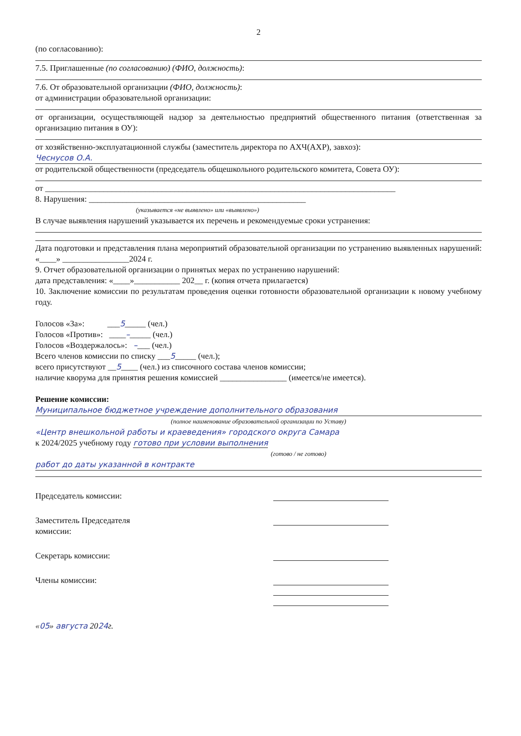2
(по согласованию):
7.5. Приглашенные (по согласованию) (ФИО, должность):
7.6. От образовательной организации (ФИО, должность):
от администрации образовательной организации:
от организации, осуществляющей надзор за деятельностью предприятий общественного питания (ответственная за организацию питания в ОУ):
от хозяйственно-эксплуатационной службы (заместитель директора по АХЧ(АХР), завхоз):
Чеснусов О.А.
от родительской общественности (председатель общешкольного родительского комитета, Совета ОУ):
от ____________________________________________________________________________________
8. Нарушения: ____________________________________________________
(указывается «не выявлено» или «выявлено»)
В случае выявления нарушений указывается их перечень и рекомендуемые сроки устранения:
Дата подготовки и представления плана мероприятий образовательной организации по устранению выявленных нарушений: «____» ________________2024 г.
9. Отчет образовательной организации о принятых мерах по устранению нарушений:
дата представления: «____»___________ 202__ г. (копия отчета прилагается)
10. Заключение комиссии по результатам проведения оценки готовности образовательной организации к новому учебному году.
Голосов «За»: ___5_____ (чел.)
Голосов «Против»: ____–_____ (чел.)
Голосов «Воздержалось»: –___ (чел.)
Всего членов комиссии по списку ___5_____ (чел.);
всего присутствуют __5____ (чел.) из списочного состава членов комиссии;
наличие кворума для принятия решения комиссией ________________ (имеется/не имеется).
Решение комиссии:
Муниципальное бюджетное учреждение дополнительного образования
(полное наименование образовательной организации по Уставу)
«Центр внешкольной работы и краеведения» городского округа Самара
к 2024/2025 учебному году готово при условии выполнения
(готово / не готово)
работ до даты указанной в контракте
Председатель комиссии:
Заместитель Председателя
комиссии:
Секретарь комиссии:
Члены комиссии:
«05» августа 2024г.